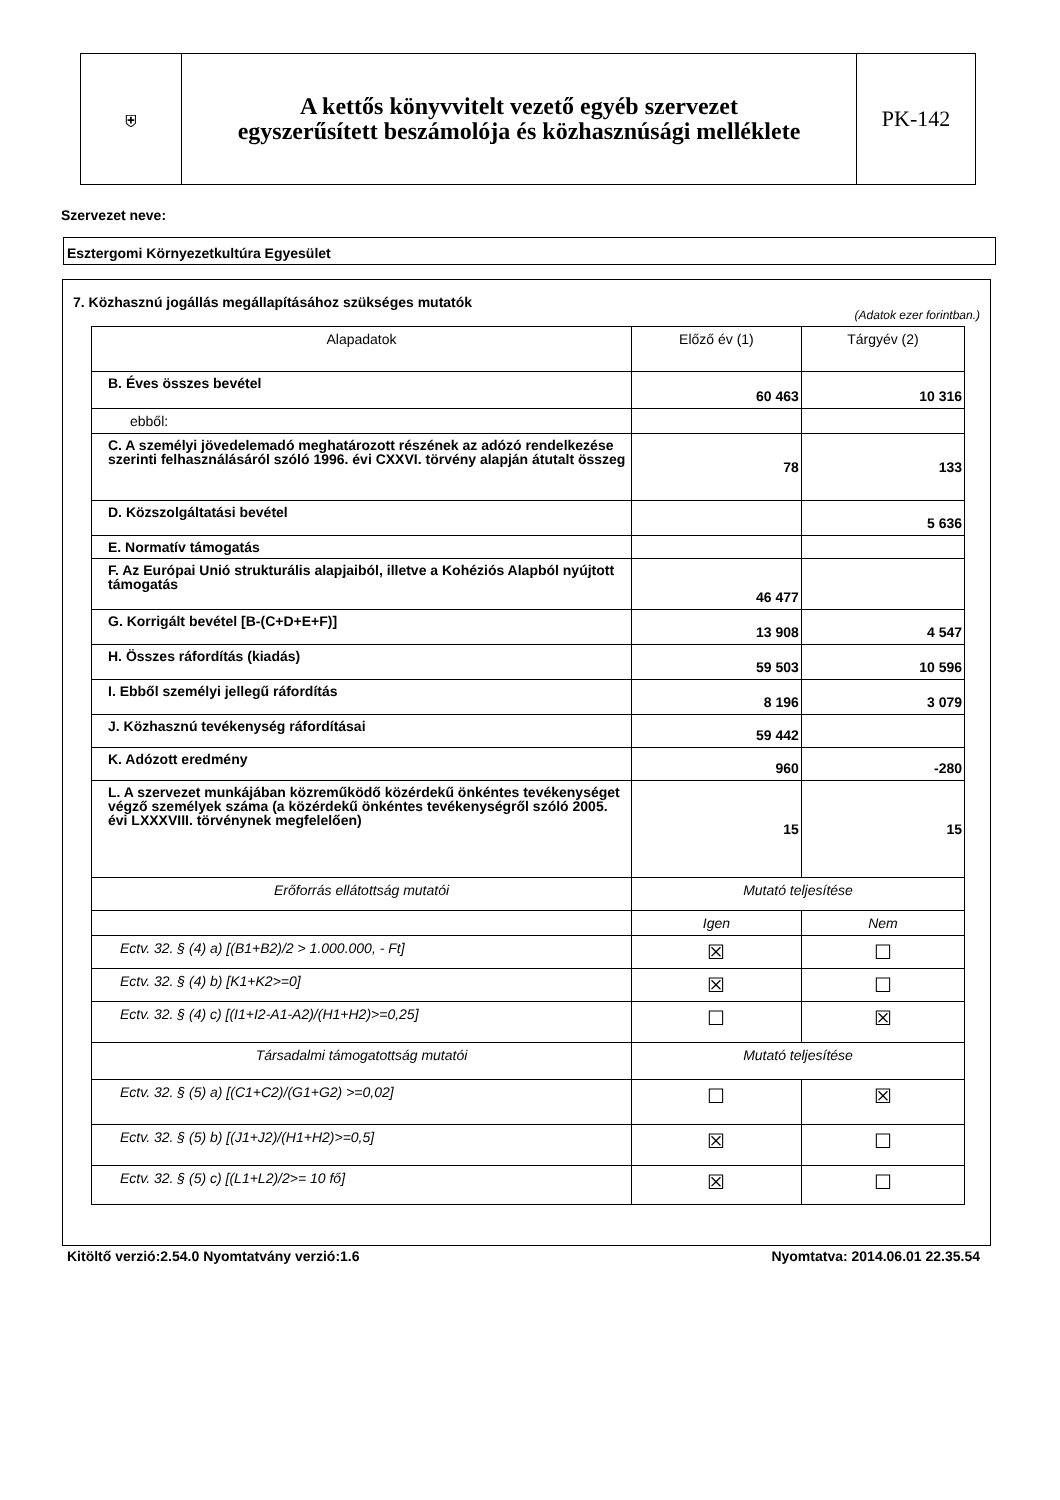⛨
A kettős könyvvitelt vezető egyéb szervezet
egyszerűsített beszámolója és közhasznúsági melléklete
PK-142
Szervezet neve:
Esztergomi Környezetkultúra Egyesület
7. Közhasznú jogállás megállapításához szükséges mutatók
(Adatok ezer forintban.)
| Alapadatok | Előző év (1) | Tárgyév (2) |
| --- | --- | --- |
| B. Éves összes bevétel | 60 463 | 10 316 |
| ebből: | | |
| C. A személyi jövedelemadó meghatározott részének az adózó rendelkezése szerinti felhasználásáról szóló 1996. évi CXXVI. törvény alapján átutalt összeg | 78 | 133 |
| D. Közszolgáltatási bevétel | | 5 636 |
| E. Normatív támogatás | | |
| F. Az Európai Unió strukturális alapjaiból, illetve a Kohéziós Alapból nyújtott támogatás | 46 477 | |
| G. Korrigált bevétel [B-(C+D+E+F)] | 13 908 | 4 547 |
| H. Összes ráfordítás (kiadás) | 59 503 | 10 596 |
| I. Ebből személyi jellegű ráfordítás | 8 196 | 3 079 |
| J. Közhasznú tevékenység ráfordításai | 59 442 | |
| K. Adózott eredmény | 960 | -280 |
| L. A szervezet munkájában közreműködő közérdekű önkéntes tevékenységet végző személyek száma (a közérdekű önkéntes tevékenységről szóló 2005. évi LXXXVIII. törvénynek megfelelően) | 15 | 15 |
| Erőforrás ellátottság mutatói | Mutató teljesítése | |
| | Igen | Nem |
| Ectv. 32. § (4) a) [(B1+B2)/2 > 1.000.000, - Ft] | ☒ | ☐ |
| Ectv. 32. § (4) b) [K1+K2>=0] | ☒ | ☐ |
| Ectv. 32. § (4) c) [(I1+I2-A1-A2)/(H1+H2)>=0,25] | ☐ | ☒ |
| Társadalmi támogatottság mutatói | Mutató teljesítése | |
| Ectv. 32. § (5) a) [(C1+C2)/(G1+G2) >=0,02] | ☐ | ☒ |
| Ectv. 32. § (5) b) [(J1+J2)/(H1+H2)>=0,5] | ☒ | ☐ |
| Ectv. 32. § (5) c) [(L1+L2)/2>= 10 fő] | ☒ | ☐ |
Kitöltő verzió:2.54.0 Nyomtatvány verzió:1.6
Nyomtatva: 2014.06.01 22.35.54